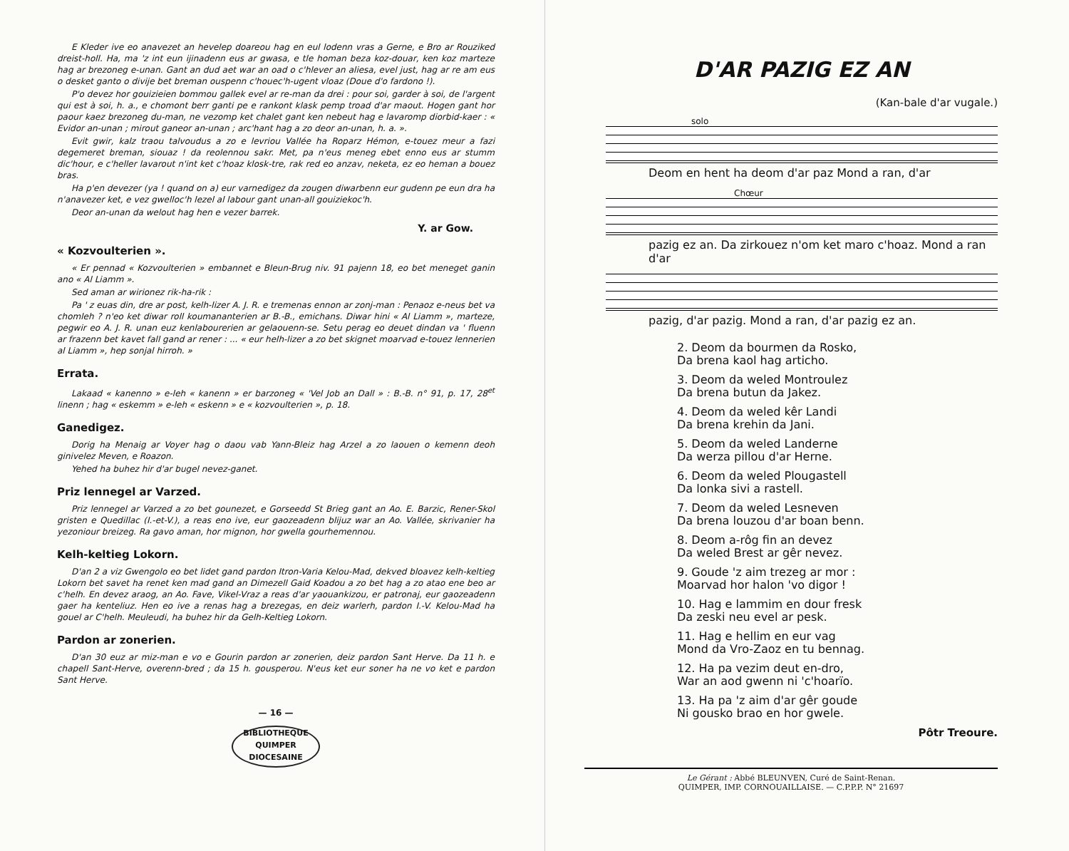E Kleder ive eo anavezet an hevelep doareou hag en eul lodenn vras a Gerne, e Bro ar Rouziked dreist-holl. Ha, ma 'z int eun ijinadenn eus ar gwasa, e tle homan beza koz-douar, ken koz marteze hag ar brezoneg e-unan. Gant an dud aet war an oad o c'hlever an aliesa, evel just, hag ar re am eus o desket ganto o divije bet breman ouspenn c'houec'h-ugent vloaz (Doue d'o fardono !).
P'o devez hor gouizieien bommou gallek evel ar re-man da drei : pour soi, garder à soi, de l'argent qui est à soi, h. a., e chomont berr ganti pe e rankont klask pemp troad d'ar maout. Hogen gant hor paour kaez brezoneg du-man, ne vezomp ket chalet gant ken nebeut hag e lavaromp diorbid-kaer : « Evidor an-unan ; mirout ganeor an-unan ; arc'hant hag a zo deor an-unan, h. a. ».
Evit gwir, kalz traou talvoudus a zo e levriou Vallée ha Roparz Hémon, e-touez meur a fazi degemeret breman, siouaz ! da reolennou sakr. Met, pa n'eus meneg ebet enno eus ar stumm dic'hour, e c'heller lavarout n'int ket c'hoaz klosk-tre, rak red eo anzav, neketa, ez eo heman a bouez bras.
Ha p'en devezer (ya ! quand on a) eur varnedigez da zougen diwarbenn eur gudenn pe eun dra ha n'anavezer ket, e vez gwelloc'h lezel al labour gant unan-all gouiziekoc'h.
Deor an-unan da welout hag hen e vezer barrek.
Y. ar Gow.
« Kozvoulterien ».
« Er pennad « Kozvoulterien » embannet e Bleun-Brug niv. 91 pajenn 18, eo bet meneget ganin ano « Al Liamm ».
Sed aman ar wirionez rik-ha-rik :
Pa ' z euas din, dre ar post, kelh-lizer A. J. R. e tremenas ennon ar zonj-man : Penaoz e-neus bet va chomleh ? n'eo ket diwar roll koumananterien ar B.-B., emichans. Diwar hini « Al Liamm », marteze, pegwir eo A. J. R. unan euz kenlabourerien ar gelaouenn-se. Setu perag eo deuet dindan va ' fluenn ar frazenn bet kavet fall gand ar rener : ... « eur helh-lizer a zo bet skignet moarvad e-touez lennerien al Liamm », hep sonjal hirroh. »
Errata.
Lakaad « kanenno » e-leh « kanenn » er barzoneg « 'Vel Job an Dall » : B.-B. n° 91, p. 17, 28<sup>et</sup> linenn ; hag « eskemm » e-leh « eskenn » e « kozvoulterien », p. 18.
Ganedigez.
Dorig ha Menaig ar Voyer hag o daou vab Yann-Bleiz hag Arzel a zo laouen o kemenn deoh ginivelez Meven, e Roazon.
Yehed ha buhez hir d'ar bugel nevez-ganet.
Priz lennegel ar Varzed.
Priz lennegel ar Varzed a zo bet gounezet, e Gorseedd St Brieg gant an Ao. E. Barzic, Rener-Skol gristen e Quedillac (I.-et-V.), a reas eno ive, eur gaozeadenn blijuz war an Ao. Vallée, skrivanier ha yezoniour breizeg. Ra gavo aman, hor mignon, hor gwella gourhemennou.
Kelh-keltieg Lokorn.
D'an 2 a viz Gwengolo eo bet lidet gand pardon Itron-Varia Kelou-Mad, dekved bloavez kelh-keltieg Lokorn bet savet ha renet ken mad gand an Dimezell Gaid Koadou a zo bet hag a zo atao ene beo ar c'helh. En devez araog, an Ao. Fave, Vikel-Vraz a reas d'ar yaouankizou, er patronaj, eur gaozeadenn gaer ha kenteliuz. Hen eo ive a renas hag a brezegas, en deiz warlerh, pardon I.-V. Kelou-Mad ha gouel ar C'helh. Meuleudi, ha buhez hir da Gelh-Keltieg Lokorn.
Pardon ar zonerien.
D'an 30 euz ar miz-man e vo e Gourin pardon ar zonerien, deiz pardon Sant Herve. Da 11 h. e chapell Sant-Herve, overenn-bred ; da 15 h. gousperou. N'eus ket eur soner ha ne vo ket e pardon Sant Herve.
— 16 —
BIBLIOTHEQUE
QUIMPER
DIOCESAINE
D'AR PAZIG EZ AN
(Kan-bale d'ar vugale.)
solo
Deom en hent ha deom d'ar paz Mond a ran, d'ar
Chœur
pazig ez an. Da zirkouez n'om ket maro c'hoaz. Mond a ran d'ar
pazig, d'ar pazig. Mond a ran, d'ar pazig ez an.
2. Deom da bourmen da Rosko,
Da brena kaol hag articho.
3. Deom da weled Montroulez
Da brena butun da Jakez.
4. Deom da weled kêr Landi
Da brena krehin da Jani.
5. Deom da weled Landerne
Da werza pillou d'ar Herne.
6. Deom da weled Plougastell
Da lonka sivi a rastell.
7. Deom da weled Lesneven
Da brena louzou d'ar boan benn.
8. Deom a-rôg fin an devez
Da weled Brest ar gêr nevez.
9. Goude 'z aim trezeg ar mor :
Moarvad hor halon 'vo digor !
10. Hag e lammim en dour fresk
Da zeski neu evel ar pesk.
11. Hag e hellim en eur vag
Mond da Vro-Zaoz en tu bennag.
12. Ha pa vezim deut en-dro,
War an aod gwenn ni 'c'hoarïo.
13. Ha pa 'z aim d'ar gêr goude
Ni gousko brao en hor gwele.
Pôtr Treoure.
Le Gérant : Abbé BLEUNVEN, Curé de Saint-Renan.
QUIMPER, IMP. CORNOUAILLAISE. — C.P.P.P. N° 21697